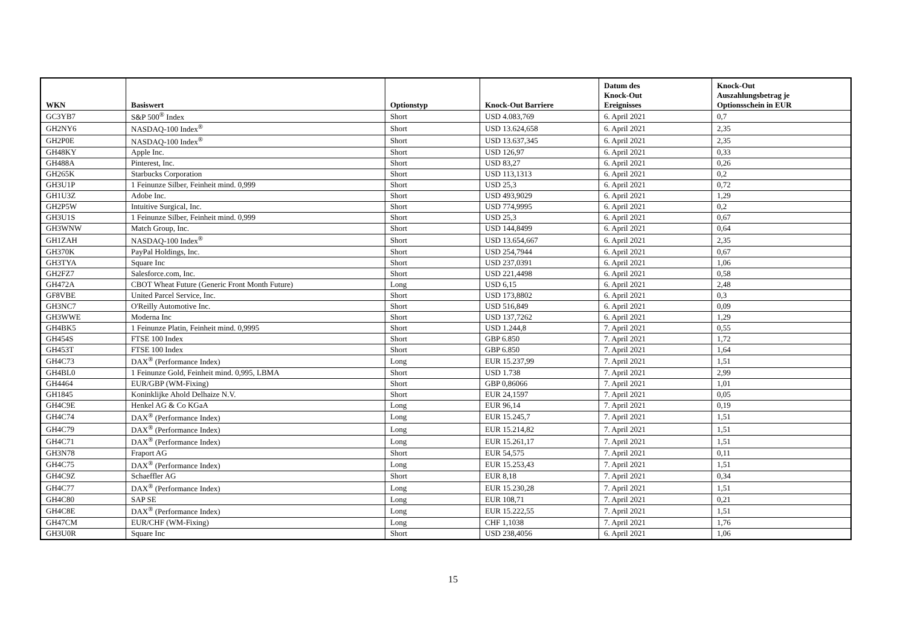| WKN | Basiswert | Optionstyp | Knock-Out Barriere | Datum des Knock-Out Ereignisses | Knock-Out Auszahlungsbetrag je Optionsschein in EUR |
| --- | --- | --- | --- | --- | --- |
| GC3YB7 | S&P 500<sup>®</sup> Index | Short | USD 4.083,769 | 6. April 2021 | 0,7 |
| GH2NY6 | NASDAQ-100 Index<sup>®</sup> | Short | USD 13.624,658 | 6. April 2021 | 2,35 |
| GH2P0E | NASDAQ-100 Index<sup>®</sup> | Short | USD 13.637,345 | 6. April 2021 | 2,35 |
| GH48KY | Apple Inc. | Short | USD 126,97 | 6. April 2021 | 0,33 |
| GH488A | Pinterest, Inc. | Short | USD 83,27 | 6. April 2021 | 0,26 |
| GH265K | Starbucks Corporation | Short | USD 113,1313 | 6. April 2021 | 0,2 |
| GH3U1P | 1 Feinunze Silber, Feinheit mind. 0,999 | Short | USD 25,3 | 6. April 2021 | 0,72 |
| GH1U3Z | Adobe Inc. | Short | USD 493,9029 | 6. April 2021 | 1,29 |
| GH2P5W | Intuitive Surgical, Inc. | Short | USD 774,9995 | 6. April 2021 | 0,2 |
| GH3U1S | 1 Feinunze Silber, Feinheit mind. 0,999 | Short | USD 25,3 | 6. April 2021 | 0,67 |
| GH3WNW | Match Group, Inc. | Short | USD 144,8499 | 6. April 2021 | 0,64 |
| GH1ZAH | NASDAQ-100 Index<sup>®</sup> | Short | USD 13.654,667 | 6. April 2021 | 2,35 |
| GH370K | PayPal Holdings, Inc. | Short | USD 254,7944 | 6. April 2021 | 0,67 |
| GH3TYA | Square Inc | Short | USD 237,0391 | 6. April 2021 | 1,06 |
| GH2FZ7 | Salesforce.com, Inc. | Short | USD 221,4498 | 6. April 2021 | 0,58 |
| GH472A | CBOT Wheat Future (Generic Front Month Future) | Long | USD 6,15 | 6. April 2021 | 2,48 |
| GF8VBE | United Parcel Service, Inc. | Short | USD 173,8802 | 6. April 2021 | 0,3 |
| GH3NC7 | O'Reilly Automotive Inc. | Short | USD 516,849 | 6. April 2021 | 0,09 |
| GH3WWE | Moderna Inc | Short | USD 137,7262 | 6. April 2021 | 1,29 |
| GH4BK5 | 1 Feinunze Platin, Feinheit mind. 0,9995 | Short | USD 1.244,8 | 7. April 2021 | 0,55 |
| GH454S | FTSE 100 Index | Short | GBP 6.850 | 7. April 2021 | 1,72 |
| GH453T | FTSE 100 Index | Short | GBP 6.850 | 7. April 2021 | 1,64 |
| GH4C73 | DAX<sup>®</sup> (Performance Index) | Long | EUR 15.237,99 | 7. April 2021 | 1,51 |
| GH4BL0 | 1 Feinunze Gold, Feinheit mind. 0,995, LBMA | Short | USD 1.738 | 7. April 2021 | 2,99 |
| GH4464 | EUR/GBP (WM-Fixing) | Short | GBP 0,86066 | 7. April 2021 | 1,01 |
| GH1845 | Koninklijke Ahold Delhaize N.V. | Short | EUR 24,1597 | 7. April 2021 | 0,05 |
| GH4C9E | Henkel AG & Co KGaA | Long | EUR 96,14 | 7. April 2021 | 0,19 |
| GH4C74 | DAX<sup>®</sup> (Performance Index) | Long | EUR 15.245,7 | 7. April 2021 | 1,51 |
| GH4C79 | DAX<sup>®</sup> (Performance Index) | Long | EUR 15.214,82 | 7. April 2021 | 1,51 |
| GH4C71 | DAX<sup>®</sup> (Performance Index) | Long | EUR 15.261,17 | 7. April 2021 | 1,51 |
| GH3N78 | Fraport AG | Short | EUR 54,575 | 7. April 2021 | 0,11 |
| GH4C75 | DAX<sup>®</sup> (Performance Index) | Long | EUR 15.253,43 | 7. April 2021 | 1,51 |
| GH4C9Z | Schaeffler AG | Short | EUR 8,18 | 7. April 2021 | 0,34 |
| GH4C77 | DAX<sup>®</sup> (Performance Index) | Long | EUR 15.230,28 | 7. April 2021 | 1,51 |
| GH4C80 | SAP SE | Long | EUR 108,71 | 7. April 2021 | 0,21 |
| GH4C8E | DAX<sup>®</sup> (Performance Index) | Long | EUR 15.222,55 | 7. April 2021 | 1,51 |
| GH47CM | EUR/CHF (WM-Fixing) | Long | CHF 1,1038 | 7. April 2021 | 1,76 |
| GH3U0R | Square Inc | Short | USD 238,4056 | 6. April 2021 | 1,06 |
15